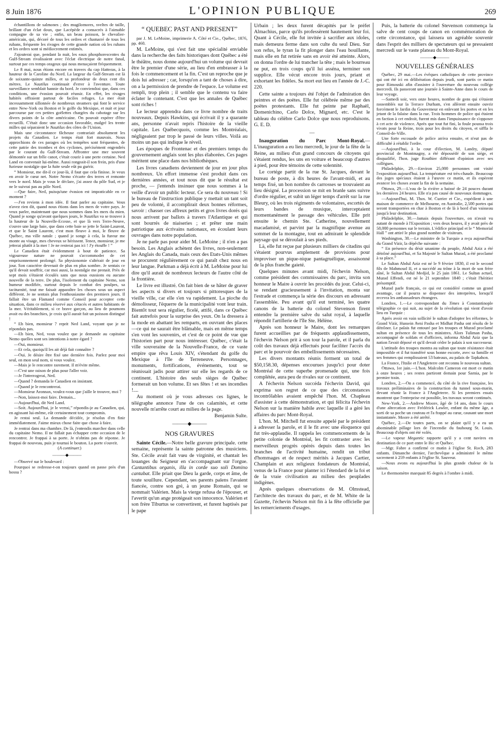8 Juin 1876 L'OPINION PUBLIQUE 269
échantillons de salmones ; des mugilomores, sveltes de taille, brillant d'un éclat doux, que Lacépède a consacrés à l'aimable compagne de sa vie ; enfin, un beau poisson, le chevalier-américain, qui, décoré de tous les ordres et chamarré de tous les rubans, fréquente les rivages de cette grande nation où les rubans et les ordres sont si médiocrement estimés.
J'ajouterai que, pendant la nuit, les eaux phosphorescentes du Gulf-Stream rivalisaient avec l'éclat électrique de notre fanal, surtout par ces temps orageux qui nous menaçaient fréquemment.
Le 8 mai, nous étions encore en travers du cap Hatteras, à la hauteur de la Caroline du Nord. La largeur du Gulf-Stream est là de soixante-quinze milles, et sa profondeur de deux cent dix mètres. Le Nautilus continuait d'errer à l'aventure. Toute surveillance semblait bannie du bord. Je conviendrai que, dans ces conditions, une évasion pouvait réussir. En effet, les rivages habités offraient partout de faciles refuges. La mer était incessamment sillonnée de nombreux steamers qui font le service entre New-York ou Boston et le golfe du Mexique, et nuit et jour parcourue par ces petites goëlettes chargées du cabotage sur les divers points de la côte américaine. On pouvait espérer d'être recueilli. C'était donc une occasion favorable, malgré les trente milles qui séparaient le Nautilus des côtes de l'Union.
Mais une circonstance fâcheuse contrariait absolument les projets du Canadien. Le temps était fort mauvais. Nous approchions de ces parages où les tempêtes sont fréquentes, de cette patrie des trombes et des cyclones, précisément engendrés par le courant du Gulf-Stream. Affronter une mer souvent démontée sur un frêle canot, c'était courir à une perte certaine. Ned Land en convenait lui-même. Aussi rongeait-il son frein, pris d'une furieuse nostalgie que la fuite seule eût pu guérir.
“ Monsieur, me dit-il ce jour-là, il faut que cela finisse. Je veux en avoir le cœur net. Notre Nemo s'écarte des terres et remonte vers le nord. Mais je vous le déclare, j'ai assez du pôle Sud, et je ne le suivrai pas au pôle Nord.
—Que faire, Ned, puisqu'une évasion est impraticable en ce moment ?
—J'en reviens à mon idée. Il faut parler au capitaine. Vous n'avez rien dit, quand nous étions dans les mers de votre pays. Je veux parler, maintenant que nous sommes dans les mers du mien. Quand je songe qu'avant quelques jours, le Nautilus va se trouver à la hauteur de la Nouvelle-Ecosse, et que là vers Terre-Neuve, s'ouvre une large baie, que dans cette baie se jette le Saint-Laurent, et que le Saint Laurent, c'est mon fleuve à moi, le fleuve de Québec, ma ville natale ; quand je songe à cela, la fureur me monte au visage, mes cheveux se hérissent. Tenez, monsieur, je me jetterai plutôt à la mer ! Je ne resterai pas ici ! J'y étouffe ! ”
Le Canadien était évidemment à bout de patience. Sa vigoureuse nature ne pouvait s'accommoder de cet emprisonnement prolongé. Sa physionomie s'altérait de jour en jour. Son caractère devenait de plus en plus sombre. Je sentais ce qu'il devait souffrir, car moi aussi, la nostalgie me prenait. Près de sept mois s'étaient écoulés sans que nous eussions eu aucune nouvelle de la terre. De plus, l'isolement du capitaine Nemo, son humeur modifiée, surtout depuis le combat des poulpes, sa taciturnité, tout me faisait apparaître les choses sous un aspect différent. Je ne sentais plus l'enthousiasme des premiers jours. Il fallait être un Flamand comme Conseil pour accepter cette situation, dans ce milieu réservé aux cétacés et autres habitants de la mer. Véritablement, si ce brave garçon, au lieu de poumons avait eu des branchies, je crois qu'il aurait fait un poisson distingué !
“ Eh bien, monsieur ? reprit Ned Land, voyant que je ne répondais pas.
—Eh bien, Ned, vous voulez que je demande au capitaine Nemo quelles sont ses intentions à notre égard ?
—Oui, monsieur.
—Et cela, quoiqu'il les ait déjà fait connaître ?
—Oui. Je désire être fixé une dernière fois. Parlez pour moi seul, en mon seul nom, si vous voulez.
—Mais je le rencontre rarement. Il m'évite même.
—C'est une raison de plus pour l'aller voir.
—Je l'interrogerai, Ned.
—Quand ? demanda le Canadien en insistant.
—Quand je le rencontrerai.
—Monsieur Aronnax, voulez-vous que j'aille le trouver, moi ?
—Non, laissez-moi faire. Demain...
—Aujourd'hui, dit Ned Land.
—Soit. Aujourd'hui, je le verrai,” répondis-je au Canadien, qui, en agissant lui-même, eût certainement tout compromis.
Je restai seul. La demande décidée, je résolus d'en finir immédiatement. J'aime mieux chose faite que chose à faire.
Je rentrai dans ma chambre. De là, j'entendis marcher dans celle du capitaine Nemo. Il ne fallait pas échapper cette occasion de le rencontrer. Je frappai à sa porte. Je n'obtins pas de réponse. Je frappai de nouveau, puis je tournai le bouton. La porte s'ouvrit.
(A continuer.)
———◆———
—Observé sur le boulevard :
Pourquoi se redresse-t-on toujours quand on passe près d'un bossu ?
“ QUEBEC PAST AND PRESENT”
par J. M. LeMoine, imprimerie A. Côté et Cie., Québec, 1876, pp. 460.
M. LeMoine, qui s'est fait une spécialité enviable dans la recherche des faits historiques dont Québec a été le théâtre, nous donne aujourd'hui un volume qui devrait être le premier d'une série, au lieu d'en embrasser à la fois le commencement et la fin. C'est un reproche que je dois lui adresser ; car, lorsqu'on a tant de choses à dire, on a la permission de prendre de l'espace. Le volume est rempli, trop plein ; il semble que le contenu va faire éclater le contenant. C'est que les annales de Québec sont riches !
Le lecteur apprendra dans ce livre nombre de traits nouveaux. Depuis Hawkins, qui écrivait il y a quarante ans, personne n'avait repris l'histoire de la vieille capitale. Les Québecquois, comme les Montréalais, négligeaient par trop le passé de leurs villes. Voilà au moins un pas qui indique le réveil.
Les époques de Frontenac et des premiers temps du gouvernement anglais sont les plus élaborées. Ces pages méritent une place dans nos bibliothèques.
Les livres canadiens deviennent de jour en jour plus nombreux. Un effort immense s'est produit dans ces dernières années, et tout nous dit que le résultat est proche, — j'entends insinuer que nous sommes à la veille d'avoir un public lecteur. Ce sera du nouveau ! Si le bureau de l'instruction publique y mettait un tant soit peu de volonté, il accomplirait deux bonnes réformes, savoir : chasser ces affreux petits et gros livres dorés qui nous arrivent par ballots à travers l'Atlantique et qui sont bourrés de niaiseries ; et prêter une main patriotique aux écrivains nationaux, en écoulant leurs ouvrages dans notre population.
Je ne parle pas pour aider M. LeMoine ; il n'en a pas besoin. Les Anglais achètent des livres, non-seulement les Anglais du Canada, mais ceux des Etats-Unis mêmes se procurent régulièrement ce qui paraît chez nous en leur langue. Parkman a déjà écrit à M. LeMoine pour lui dire qu'il aurait de nombreux lecteurs de l'autre côté de la frontière.
Le livre est illustré. On fait bien de se hâter de graver les aspects si divers et toujours si pittoresques de la vieille ville, car elle s'en va rapidement. La pioche du démolisseur, l'équerre de la municipalité vont leur train. Bientôt tout sera régulier, ficelé, attifé, dans ce Québec fait autrefois pour la surprise des yeux. On la dressera à la mode en abattant les remparts, en ouvrant des places—ce qui ne saurait être blâmable, mais en même temps s'en vont les souvenirs, et c'est de ce point de vue que l'historien part pour nous intéresser. Québec, c'était la ville souveraine de la Nouvelle-France, de ce vaste empire que rêva Louis XIV, s'étendant du golfe du Mexique à l'île de Terreneuve. Personnages, monuments, fortifications, événements, tout se réunissait jadis pour attirer sur elle les regards de ce continent. L'histoire des seuls sièges de Québec formerait un bon volume. Et ses fêtes ! et ses incendies !....
Au moment où je vous adresses ces lignes, le télégraphe annonce l'une de ces calamités, et cette nouvelle m'arrête court au milieu de la page.
Benjamin Sulte.
———◆———
NOS GRAVURES
Sainte Cécile.—Notre belle gravure principale. cette semaine, représente la sainte patronne des musiciens. Ste. Cécile avait fait vœu de virginité, et chantait les louanges du Seigneur en s'accompagnant sur l'orgue. Cantantibus organis, illa in corde suo soli Domino cantabat. Elle priait que Dieu la garde, corps et âme, de toute souillure. Cependant, ses parents païens l'avaient fiancée, contre son gré, à un jeune Romain, qui se nommait Valérien. Mais la vierge refusa de l'épouser, et l'avertit qu'un ange protégeait son innocence. Valérien et son frère Tiburtus se convertirent, et furent baptisés par le pape
Urbain ; les deux furent décapités par le préfet Almachius, parce qu'ils professèrent hautement leur foi. Quant à Cécile, elle fut invitée à sacrifier aux idoles, mais demeura ferme dans son culte du seul Dieu. Sur son refus, le tyran la fit plonger dans l'eau bouillante, mais elle en fut retirée sans en avoir été atteinte. Alors, on donna l'ordre de lui trancher la tête ; mais le bourreau ne put, en trois coups qu'il lui asséna, terminer son supplice. Elle vécut encore trois jours, priant et exhortant les fidèles. Sa mort eut lieu en l'année de J.-C. 220.
Cette sainte a toujours été l'objet de l'admiration des peintres et des poëtes. Elle fut célébrée même par des poëtes protestants. Elle fut peinte par Raphaël, Domenichino, Carlo Dolce, Mignard, etc. C'est le tableau du célèbre Carlo Dolce que nous reproduisons. G. E. D.
—
Inauguration du Parc Mont-Royal.—L'inauguration a eu lieu mercredi, le jour de la fête de la Reine, au milieu d'un grand concours de citoyens qui s'étaient rendus, les uns en voiture et beaucoup d'autres à pied, pour être témoins de cette solennité.
Le cortége partit de la rue St. Jacques, devant le bureau de poste, à dix heures de l'avant-midi, et au temps fixé, un bon nombre ds carrosses se trouvaient au lieu désigné. La procession se mit en branle sans suivre d'ordre régulier, et subit un léger temps d'arrêt sur la rue Bleury, où les trois régiments de volontaires, escortés de leurs bandes de musique, interceptaient momentanément le passage des véhicules. Elle prit ensuite le chemin Ste. Catherine, nouvellement macadamisé, et parvint par la magnifique avenue au sommet de la montagne, tout en admirant le splendide paysage qui se déroulait à ses pieds.
Là, elle fut reçue par plusieurs milliers de citadins qui s'étaient pourvus amplement de provisions pour improviser un pique-nique pantagruélique, assaisonné de la plus franche gaieté.
Quelques minutes avant midi, l'échevin Nelson, comme président des commissaires du parc, invita son honneur le Maire à ouvrir les procédés du jour. Celui-ci, se rendant gracieusement à l'invitation, monta sur l'estrade et commença la série des discours en adressant l'assemblée. Peu avant qu'il eut terminé, les quatre canons de la batterie du colonel Stevenson firent entendre la première salve du salut royal, à laquelle répondit l'artillerie de l'île Ste. Hélène.
Après son honneur le Maire, dont les remarques furent accueillies par de fréquents applaudissements, l'échevin Nelson prit à son tour la parole, et il parla du coût des travaux déjà effectués pour faciliter l'accès du parc et le pourvoir des embellissements nécessaires.
Les divers montants réunis forment un total de $50,158.30, dépenses encourues jusqu'ici pour doter Montréal de cette superbe promenade qui, une fois complétée, aura peu de rivales sur ce continent.
A l'échevin Nelson succéda l'échevin David, qui exprima son regret de ce que des circonstances incontrôlables avaient empêché l'hon. M. Chapleau d'assister à cette démonstration, et qui félicita l'échevin Nelson sur la manière habile avec laquelle il a géré les affaires du parc Mont-Royal.
L'hon. M. Mitchell fut ensuite appelé par le président à adresser la parole, et il le fit avec une éloquence qui fut très-applaudie. Il rappela les commencements de la petite colonie de Montréal, les fit contraster avec les merveilleux progrès opérés depuis dans toutes les branches de l'activité humaine, rendit un tribut d'hommages et de respect mérités à Jacques Cartier, Champlain et aux religieux fondateurs de Montréal, venus de la France pour planter ici l'étendard de la foi et de la vraie civilisation au milieu des peuplades indigènes.
Après quelques observations de M. Olmstead, l'architecte des travaux du parc, et de M. White de la Gazette, l'échevin Nelson mit fin à la fête officielle par les remerciements d'usages.
Puis, la batterie du colonel Stevenson commença la salve de cent coups de canon en commémoration de cette circonstance, qui laissera un agréable souvenir dans l'esprit des milliers de spectateurs qui se pressaient mercredi sur le vaste plateau du Mont-Royal.
———◆———
NOUVELLES GÉNÉRALES
Québec, 29 mai.—Les évêques catholiques de cette province qui ont été ici en délibération depuis jeudi, sont partis ce matin pour Rimouski afin d'assister à l'ouverture du nouveau collége mercredi. Ils passeront une journée à Sainte-Anne dans le cours de leur voyage.
—Samedi soir, vers onze heures, nombre de gens qui s'étaient rassemblés sur la Terrace Durham, s'en allèrent ensuite ouvrir forcément le Jardin du Gouverneur en enlevant les portes et en les jetant de la falaise dans la rue. Trois hommes de police qui étaient en faction à cet endroit, furent mis dans l'impuissance de s'opposer à cet acte de violence. Après que tout fut fini, la foule poussa trois vivats pour la Reine, trois pour les droits du citoyen, et siffla le Conseil-de-Ville.
Une forte escouade de police arriva ensuite, et n'eut pas de difficulté à rétablir l'ordre.
—Aujourd'hui, à la cour d'élection, M. Landry, député provincial de Montmagny, a été dépossédé de son siége, et disqualifié, l'hon. juge Routhier différant d'opinion avec ses collègues.
Philadelphie, 29.—Environ 25,000 personnes ont visité l'exposition aujourd'hui. La température est très-chaude. Beaucoup des juges spéciaux étaient à l'œuvre ce matin, et ils espèrent avancer les choses avant la fin de la semaine.
Ottawa, 29.—L'eau de la rivière a baissé de 24 pouces durant les dernières 24 heures. Elle n'a pas causé de nouveaux dommages.
—Aujourd'hui, M. Thos. W. Currier et Cie., expédient à une maison de commerce de Melbourne, en Australie, 2,500 portes qui seront transportées en char à Boston et de là à bord d'un vaisseau jusqu'à leur destination.
Philadelphie, 30.—Jamais depuis l'ouverture, on n'avait vu autant de monde à l'Exposition ; vers deux heures, il y avait près de 50,000 personnes sur le terrain. L'édifice principal et le “ Memorial Hall ” ont attiré le plus grand nombre de visiteurs.
Washington, 30.—Le ministre de la Turquie a reçu aujourd'hui du Grand Vizir, la dépêche suivante :
“ En présence du désir unanime du peuple, Abdul Aziz a été détrôné aujourd'hui, et Sa Majesté le Sultan Murad, a été proclamé à sa place.”
Le Sultan Abdul Aziz est né le 9 février 1830, il est le second fils de Mahmoud II, et a succédé au trône à la mort de son frère aîné, le Sultan Abdul Medjid, le 25 juin 1861. Le Sultan actuel, Murad Effendi, est né le 21 septembre 1840 ; c'était l'héritier présomptif.
Murad parle français, ce qui est considéré comme un grand avantage, car il pourra se dispenser des interprètes, lorsqu'il recevra les ambassadeurs étrangers.
Londres, 1.—Le correspondant du Times à Constantinople télégraphie ce qui suit, au sujet de la révolution qui vient d'avoir lieu en Turquie :
Après avoir en vain sollicité le sultan d'adopter les réformes, le Grand Vizir, Hussein Avni Pasha et Midhat Pasha ont résolu de le détrôner. Le palais fut entouré par les troupes et Murad proclamé sultan en présence de tous les ministres. Alors Tuliman Pasha, accompagné de soldats et d'officiers, informa Abdul Aziz que la nation l'avait déposé et qu'il devait céder le palais à son successeur.
L'attitude des troupes montra au sultan que toute résistance était impossible et il fut transféré sous bonne escorte, avec sa famille et ses femmes qui remplissaient 53 bateaux, au palais de Tapkahon.
La France, l'Italie et l'Angleterre ont reconnu le nouveau sultan.
Ottawa, 1er juin.—L'hon. Malcolm Cameron est mort ce matin à onze heures ; ses restes partiront demain pour Sarnia, par le premier train.
Londres, 2.—On a commencé, du côté de la rive française, les travaux préliminaires de la construction du tunnel sous-marin, devant réunir la France à l'Angleterre. Si les premiers essais montrent que l'entreprise est possible, les travaux seront continués.
New-York, 2.—Andrew Moore, âgé de 14 ans, dans le cours d'une altercation avec Frédérick Lawler, enfant du même âge, a sorti de sa poche un couteau et l'a frappé au cœur, causant une mort instantanée. Moore a été arrêté.
Québec, 2.—De toutes parts, on se plaint qu'il y a eu un abominable pillage lors de l'incendie du faubourg St. Louis. Beaucoup d'objets ont été volés.
—Le vapeur Megantic rapporte qu'il y a cent navires en destination de ce port entre le Bic et Québec.
—Mgr. Fabre a confirmé ce matin à l'église St. Roch, 283 enfants. Dimanche dernier, l'archevêque a administré le même sacrement à 259 enfants à l'église St. Sauveur.
—Nous avons eu aujourd'hui la plus grande chaleur de la saison.
Le thermomètre marquait 85 degrés à l'ombre à midi.